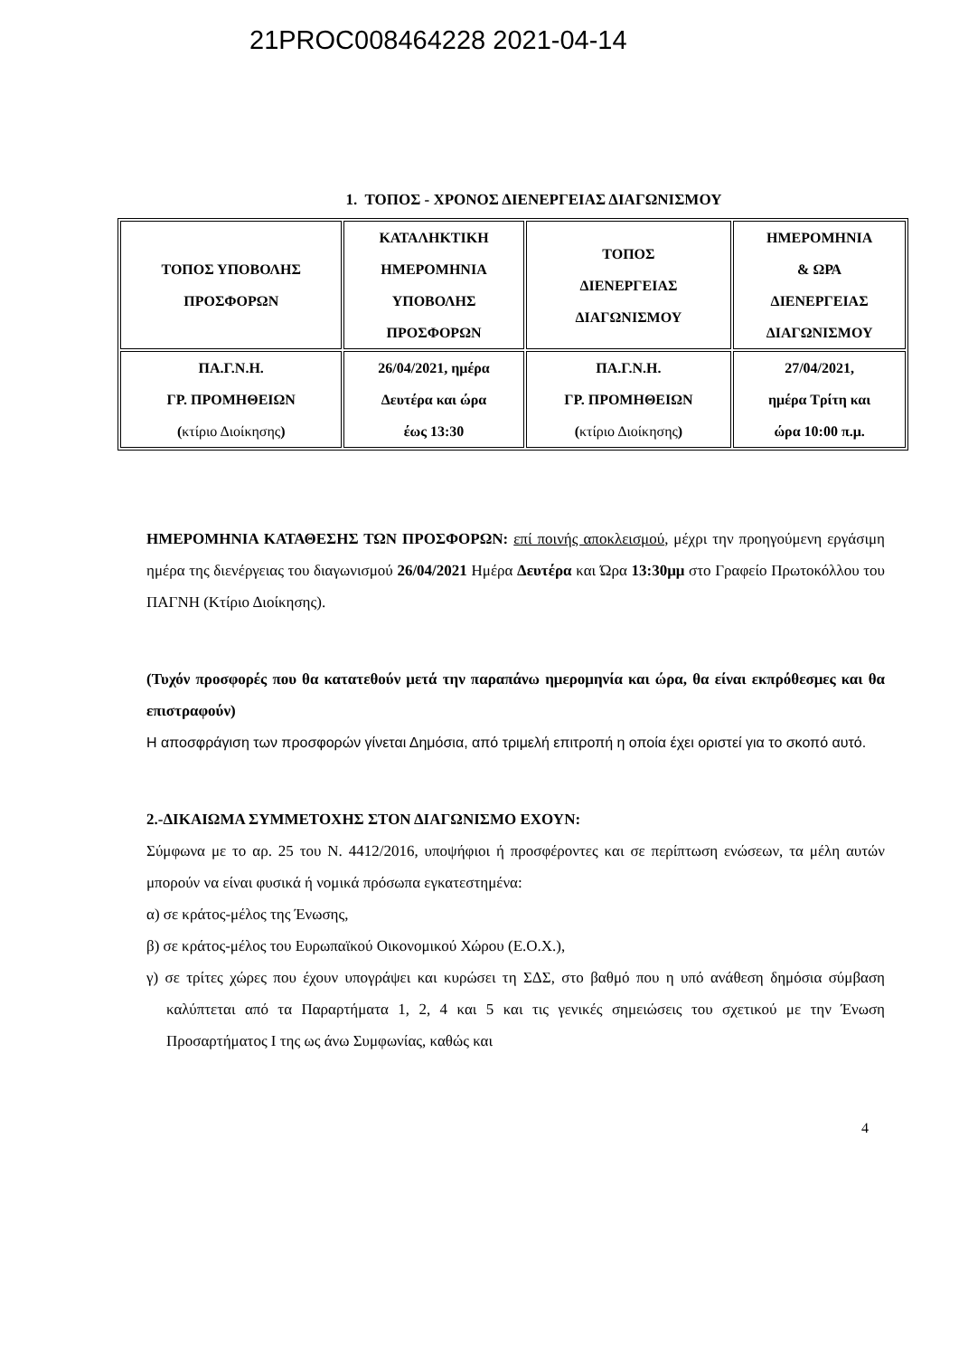21PROC008464228 2021-04-14
1. ΤΟΠΟΣ - ΧΡΟΝΟΣ ΔΙΕΝΕΡΓΕΙΑΣ ΔΙΑΓΩΝΙΣΜΟΥ
| ΤΟΠΟΣ ΥΠΟΒΟΛΗΣ ΠΡΟΣΦΟΡΩΝ | ΚΑΤΑΛΗΚΤΙΚΗ ΗΜΕΡΟΜΗΝΙΑ ΥΠΟΒΟΛΗΣ ΠΡΟΣΦΟΡΩΝ | ΤΟΠΟΣ ΔΙΕΝΕΡΓΕΙΑΣ ΔΙΑΓΩΝΙΣΜΟΥ | ΗΜΕΡΟΜΗΝΙΑ & ΩΡΑ ΔΙΕΝΕΡΓΕΙΑΣ ΔΙΑΓΩΝΙΣΜΟΥ |
| --- | --- | --- | --- |
| ΠΑ.Γ.Ν.Η. ΓΡ. ΠΡΟΜΗΘΕΙΩΝ ( κτίριο Διοίκησης ) | 26/04/2021, ημέρα Δευτέρα και ώρα έως 13:30 | ΠΑ.Γ.Ν.Η. ΓΡ. ΠΡΟΜΗΘΕΙΩΝ ( κτίριο Διοίκησης ) | 27/04/2021, ημέρα Τρίτη και ώρα 10:00 π.μ. |
ΗΜΕΡΟΜΗΝΙΑ ΚΑΤΑΘΕΣΗΣ ΤΩΝ ΠΡΟΣΦΟΡΩΝ: επί ποινής αποκλεισμού, μέχρι την προηγούμενη εργάσιμη ημέρα της διενέργειας του διαγωνισμού 26/04/2021 Ημέρα Δευτέρα και Ώρα 13:30μμ στο Γραφείο Πρωτοκόλλου του ΠΑΓΝΗ (Κτίριο Διοίκησης).
(Τυχόν προσφορές που θα κατατεθούν μετά την παραπάνω ημερομηνία και ώρα, θα είναι εκπρόθεσμες και θα επιστραφούν)
Η αποσφράγιση των προσφορών γίνεται Δημόσια, από τριμελή επιτροπή η οποία έχει οριστεί για το σκοπό αυτό.
2.-ΔΙΚΑΙΩΜΑ ΣΥΜΜΕΤΟΧΗΣ ΣΤΟΝ ΔΙΑΓΩΝΙΣΜΟ ΕΧΟΥΝ:
Σύμφωνα με το αρ. 25 του Ν. 4412/2016, υποψήφιοι ή προσφέροντες και σε περίπτωση ενώσεων, τα μέλη αυτών μπορούν να είναι φυσικά ή νομικά πρόσωπα εγκατεστημένα:
α) σε κράτος-μέλος της Ένωσης,
β) σε κράτος-μέλος του Ευρωπαϊκού Οικονομικού Χώρου (Ε.Ο.Χ.),
γ) σε τρίτες χώρες που έχουν υπογράψει και κυρώσει τη ΣΔΣ, στο βαθμό που η υπό ανάθεση δημόσια σύμβαση καλύπτεται από τα Παραρτήματα 1, 2, 4 και 5 και τις γενικές σημειώσεις του σχετικού με την Ένωση Προσαρτήματος Ι της ως άνω Συμφωνίας, καθώς και
4